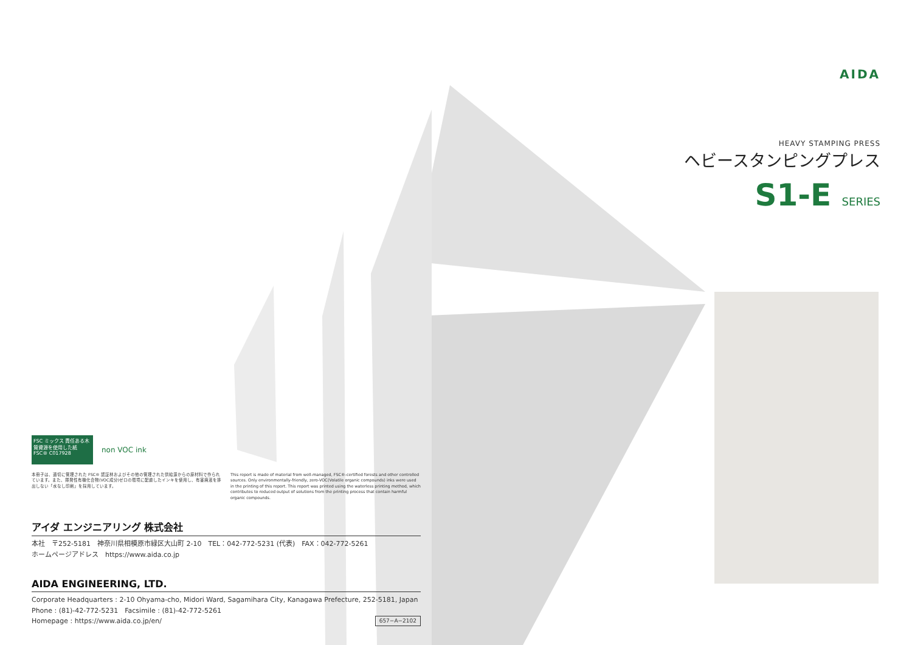AIDA
HEAVY STAMPING PRESS
ヘビースタンピングプレス
S1-E SERIES
FSC ミックス 責任ある木質資源を使用した紙 FSC® C017928
non VOC ink
本冊子は、適切に管理された FSC® 認証林およびその他の管理された供給源からの原材料で作られています。また、揮発性有機化合物(VOC成分)ゼロの環境に配慮したインキを使用し、有害廃液を排出しない「水なし印刷」を採用しています。
This report is made of material from well-managed, FSC®-certified forests and other controlled sources. Only environmentally-friendly, zero-VOC(Volatile organic compounds) inks were used in the printing of this report. This report was printed using the waterless printing method, which contributes to reduced output of solutions from the printing process that contain harmful organic compounds.
アイダ エンジニアリング 株式会社
本社　〒252-5181　神奈川県相模原市緑区大山町 2-10　TEL：042-772-5231 (代表)　FAX：042-772-5261
ホームページアドレス　https://www.aida.co.jp
AIDA ENGINEERING, LTD.
Corporate Headquarters : 2-10 Ohyama-cho, Midori Ward, Sagamihara City, Kanagawa Prefecture, 252-5181, Japan
Phone : (81)-42-772-5231　Facsimile : (81)-42-772-5261
Homepage : https://www.aida.co.jp/en/ 657−A−2102